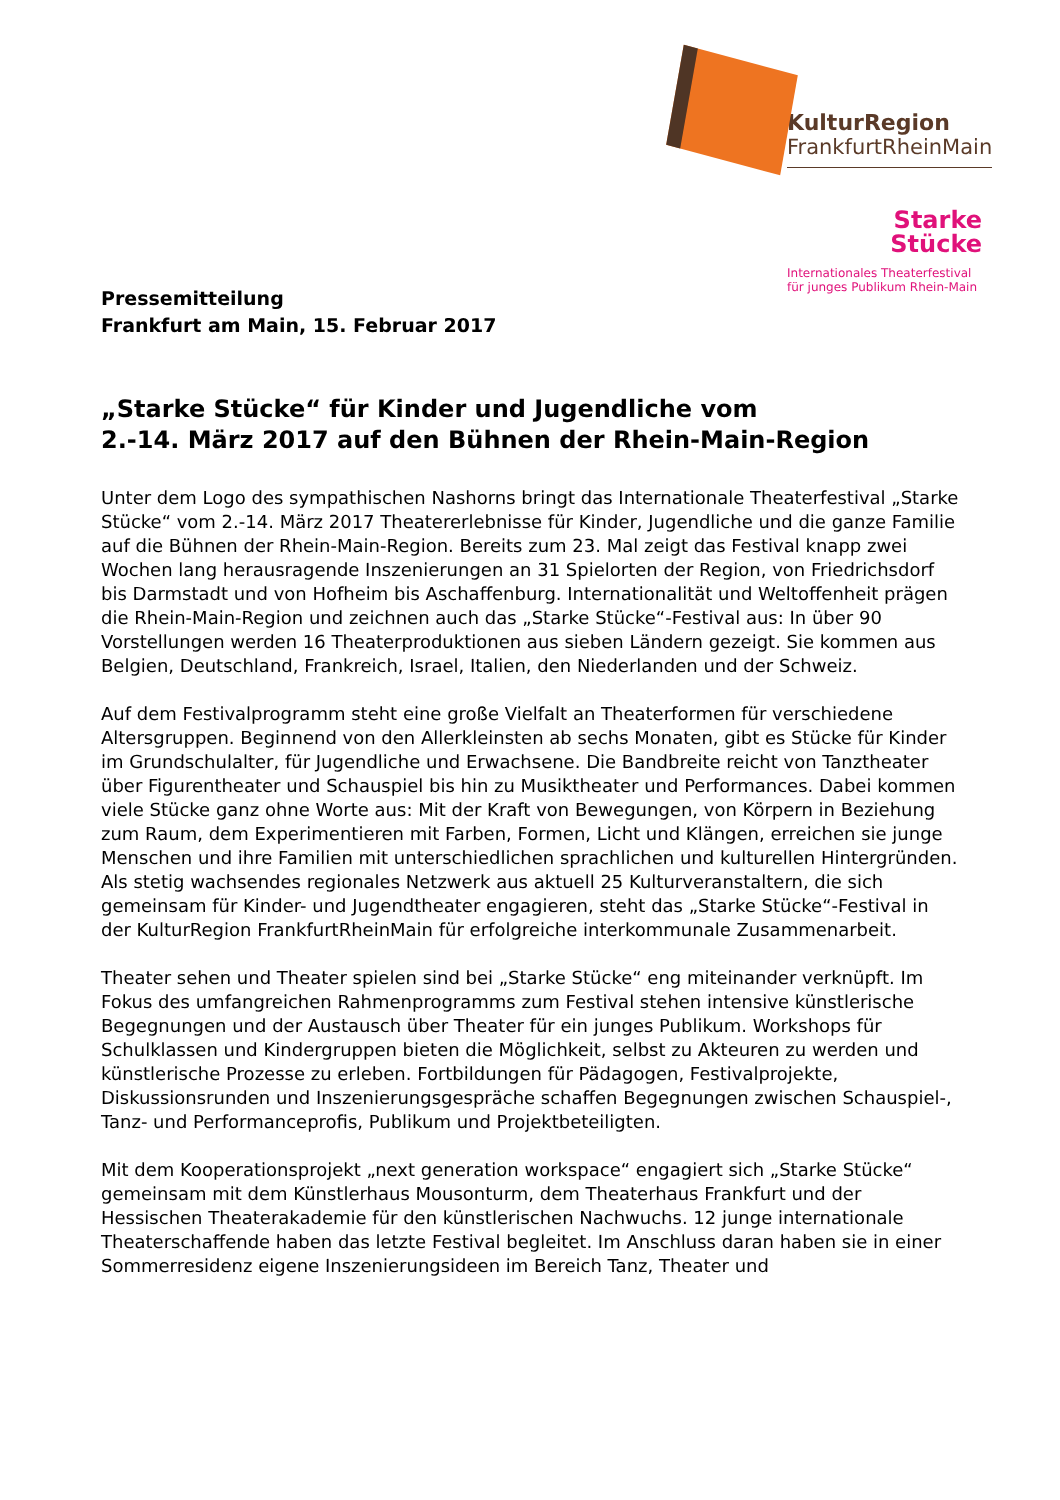KulturRegion
FrankfurtRheinMain
Starke
Stücke
Internationales Theaterfestival
für junges Publikum Rhein-Main
Pressemitteilung
Frankfurt am Main, 15. Februar 2017
„Starke Stücke“ für Kinder und Jugendliche vom
2.-14. März 2017 auf den Bühnen der Rhein-Main-Region
Unter dem Logo des sympathischen Nashorns bringt das Internationale Theaterfestival „Starke Stücke“ vom 2.-14. März 2017 Theatererlebnisse für Kinder, Jugendliche und die ganze Familie auf die Bühnen der Rhein-Main-Region. Bereits zum 23. Mal zeigt das Festival knapp zwei Wochen lang herausragende Inszenierungen an 31 Spielorten der Region, von Friedrichsdorf bis Darmstadt und von Hofheim bis Aschaffenburg. Internationalität und Weltoffenheit prägen die Rhein-Main-Region und zeichnen auch das „Starke Stücke“-Festival aus: In über 90 Vorstellungen werden 16 Theaterproduktionen aus sieben Ländern gezeigt. Sie kommen aus Belgien, Deutschland, Frankreich, Israel, Italien, den Niederlanden und der Schweiz.
Auf dem Festivalprogramm steht eine große Vielfalt an Theaterformen für verschiedene Altersgruppen. Beginnend von den Allerkleinsten ab sechs Monaten, gibt es Stücke für Kinder im Grundschulalter, für Jugendliche und Erwachsene. Die Bandbreite reicht von Tanztheater über Figurentheater und Schauspiel bis hin zu Musiktheater und Performances. Dabei kommen viele Stücke ganz ohne Worte aus: Mit der Kraft von Bewegungen, von Körpern in Beziehung zum Raum, dem Experimentieren mit Farben, Formen, Licht und Klängen, erreichen sie junge Menschen und ihre Familien mit unterschiedlichen sprachlichen und kulturellen Hintergründen. Als stetig wachsendes regionales Netzwerk aus aktuell 25 Kulturveranstaltern, die sich gemeinsam für Kinder- und Jugendtheater engagieren, steht das „Starke Stücke“-Festival in der KulturRegion FrankfurtRheinMain für erfolgreiche interkommunale Zusammenarbeit.
Theater sehen und Theater spielen sind bei „Starke Stücke“ eng miteinander verknüpft. Im Fokus des umfangreichen Rahmenprogramms zum Festival stehen intensive künstlerische Begegnungen und der Austausch über Theater für ein junges Publikum. Workshops für Schulklassen und Kindergruppen bieten die Möglichkeit, selbst zu Akteuren zu werden und künstlerische Prozesse zu erleben. Fortbildungen für Pädagogen, Festivalprojekte, Diskussionsrunden und Inszenierungsgespräche schaffen Begegnungen zwischen Schauspiel-, Tanz- und Performanceprofis, Publikum und Projektbeteiligten.
Mit dem Kooperationsprojekt „next generation workspace“ engagiert sich „Starke Stücke“ gemeinsam mit dem Künstlerhaus Mousonturm, dem Theaterhaus Frankfurt und der Hessischen Theaterakademie für den künstlerischen Nachwuchs. 12 junge internationale Theaterschaffende haben das letzte Festival begleitet. Im Anschluss daran haben sie in einer Sommerresidenz eigene Inszenierungsideen im Bereich Tanz, Theater und